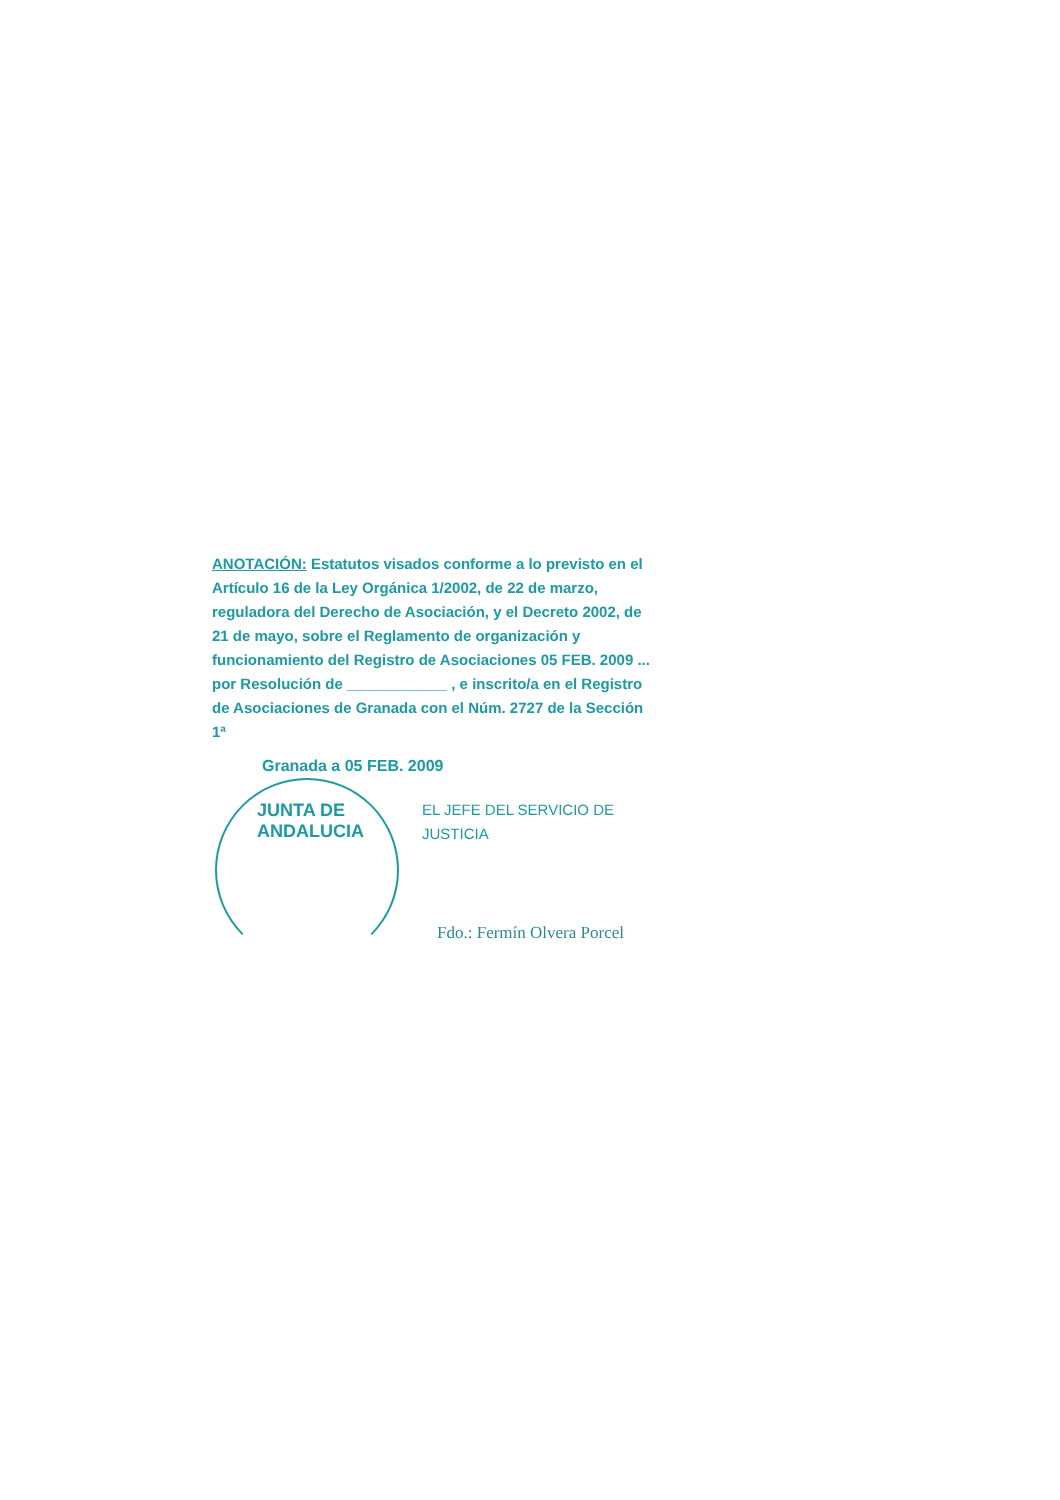ANOTACIÓN: Estatutos visados conforme a lo previsto en el Artículo 16 de la Ley Orgánica 1/2002, de 22 de marzo, reguladora del Derecho de Asociación, y el Decreto 2002, de 21 de mayo, sobre el Reglamento de organización y funcionamiento del Registro de Asociaciones 05 FEB. 2009 ... por Resolución de ____________ , e inscrito/a en el Registro de Asociaciones de Granada con el Núm. 2727 de la Sección 1ª
Granada a 05 FEB. 2009
EL JEFE DEL SERVICIO DE JUSTICIA
Fdo.: Fermín Olvera Porcel
JUNTA DE ANDALUCIA